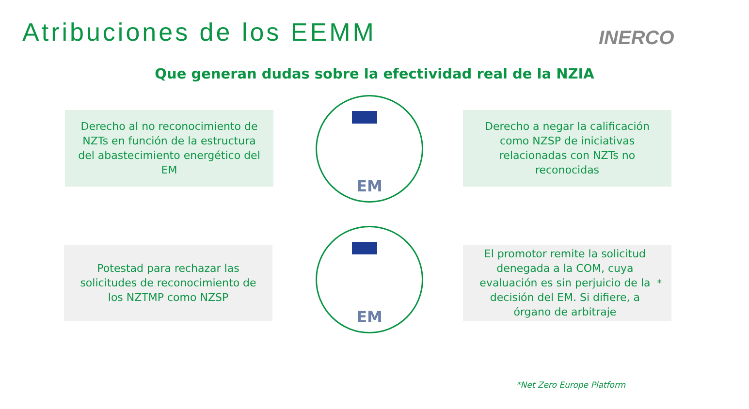Atribuciones de los EEMM INERCO
Que generan dudas sobre la efectividad real de la NZIA
Derecho al no reconocimiento de NZTs en función de la estructura del abastecimiento energético del EM
EM
Derecho a negar la calificación como NZSP de iniciativas relacionadas con NZTs no reconocidas
Potestad para rechazar las solicitudes de reconocimiento de los NZTMP como NZSP
EM
El promotor remite la solicitud denegada a la COM, cuya evaluación es sin perjuicio de la decisión del EM. Si difiere, a órgano de arbitraje<sup>*</sup>
*Net Zero Europe Platform